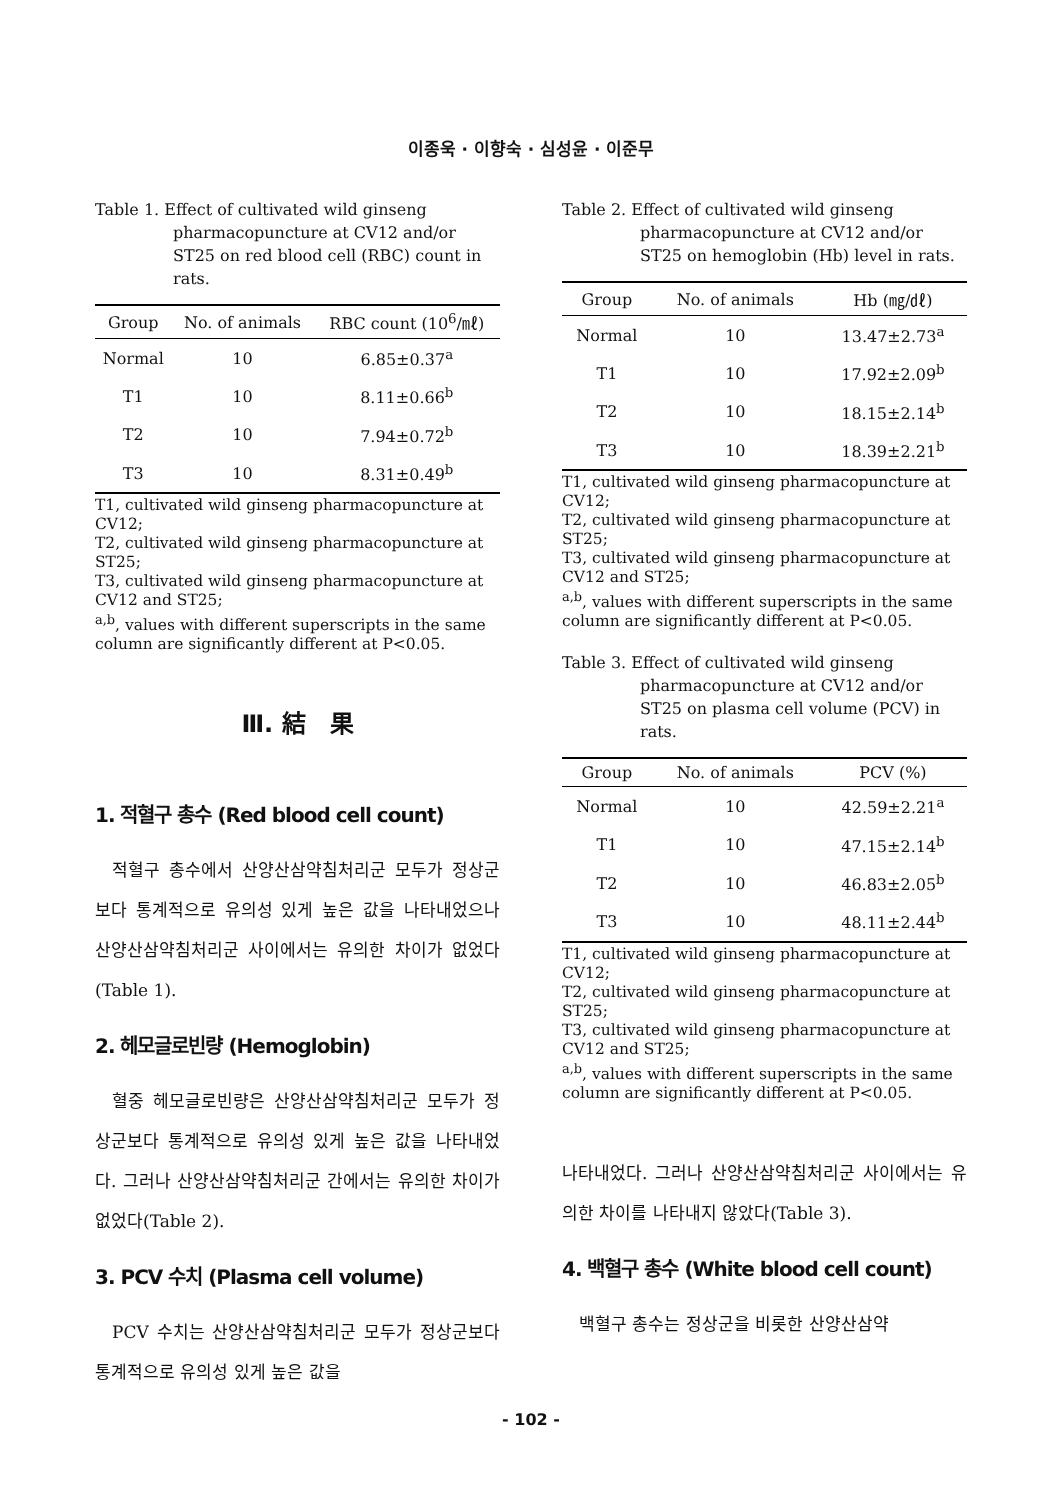이종욱 · 이향숙 · 심성윤 · 이준무
Table 1. Effect of cultivated wild ginseng pharmacopuncture at CV12 and/or ST25 on red blood cell (RBC) count in rats.
| Group | No. of animals | RBC count (10<sup>6</sup>/㎖) |
| --- | --- | --- |
| Normal | 10 | 6.85±0.37<sup>a</sup> |
| T1 | 10 | 8.11±0.66<sup>b</sup> |
| T2 | 10 | 7.94±0.72<sup>b</sup> |
| T3 | 10 | 8.31±0.49<sup>b</sup> |
T1, cultivated wild ginseng pharmacopuncture at CV12;
T2, cultivated wild ginseng pharmacopuncture at ST25;
T3, cultivated wild ginseng pharmacopuncture at CV12 and ST25;
<sup>a,b</sup>, values with different superscripts in the same column are significantly different at P<0.05.
Ⅲ. 結　果
1. 적혈구 총수 (Red blood cell count)
적혈구 총수에서 산양산삼약침처리군 모두가 정상군보다 통계적으로 유의성 있게 높은 값을 나타내었으나 산양산삼약침처리군 사이에서는 유의한 차이가 없었다(Table 1).
2. 헤모글로빈량 (Hemoglobin)
혈중 헤모글로빈량은 산양산삼약침처리군 모두가 정상군보다 통계적으로 유의성 있게 높은 값을 나타내었다. 그러나 산양산삼약침처리군 간에서는 유의한 차이가 없었다(Table 2).
3. PCV 수치 (Plasma cell volume)
PCV 수치는 산양산삼약침처리군 모두가 정상군보다 통계적으로 유의성 있게 높은 값을
Table 2. Effect of cultivated wild ginseng pharmacopuncture at CV12 and/or ST25 on hemoglobin (Hb) level in rats.
| Group | No. of animals | Hb (㎎/㎗) |
| --- | --- | --- |
| Normal | 10 | 13.47±2.73<sup>a</sup> |
| T1 | 10 | 17.92±2.09<sup>b</sup> |
| T2 | 10 | 18.15±2.14<sup>b</sup> |
| T3 | 10 | 18.39±2.21<sup>b</sup> |
T1, cultivated wild ginseng pharmacopuncture at CV12;
T2, cultivated wild ginseng pharmacopuncture at ST25;
T3, cultivated wild ginseng pharmacopuncture at CV12 and ST25;
<sup>a,b</sup>, values with different superscripts in the same column are significantly different at P<0.05.
Table 3. Effect of cultivated wild ginseng pharmacopuncture at CV12 and/or ST25 on plasma cell volume (PCV) in rats.
| Group | No. of animals | PCV (%) |
| --- | --- | --- |
| Normal | 10 | 42.59±2.21<sup>a</sup> |
| T1 | 10 | 47.15±2.14<sup>b</sup> |
| T2 | 10 | 46.83±2.05<sup>b</sup> |
| T3 | 10 | 48.11±2.44<sup>b</sup> |
T1, cultivated wild ginseng pharmacopuncture at CV12;
T2, cultivated wild ginseng pharmacopuncture at ST25;
T3, cultivated wild ginseng pharmacopuncture at CV12 and ST25;
<sup>a,b</sup>, values with different superscripts in the same column are significantly different at P<0.05.
나타내었다. 그러나 산양산삼약침처리군 사이에서는 유의한 차이를 나타내지 않았다(Table 3).
4. 백혈구 총수 (White blood cell count)
백혈구 총수는 정상군을 비롯한 산양산삼약
- 102 -